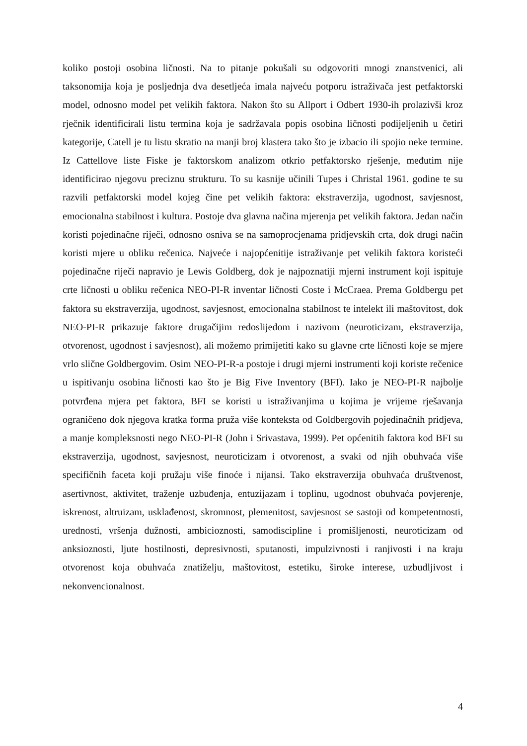koliko postoji osobina ličnosti. Na to pitanje pokušali su odgovoriti mnogi znanstvenici, ali taksonomija koja je posljednja dva desetljeća imala najveću potporu istraživača jest petfaktorski model, odnosno model pet velikih faktora. Nakon što su Allport i Odbert 1930-ih prolazivši kroz rječnik identificirali listu termina koja je sadržavala popis osobina ličnosti podijeljenih u četiri kategorije, Catell je tu listu skratio na manji broj klastera tako što je izbacio ili spojio neke termine. Iz Cattellove liste Fiske je faktorskom analizom otkrio petfaktorsko rješenje, međutim nije identificirao njegovu preciznu strukturu. To su kasnije učinili Tupes i Christal 1961. godine te su razvili petfaktorski model kojeg čine pet velikih faktora: ekstraverzija, ugodnost, savjesnost, emocionalna stabilnost i kultura. Postoje dva glavna načina mjerenja pet velikih faktora. Jedan način koristi pojedinačne riječi, odnosno osniva se na samoprocjenama pridjevskih crta, dok drugi način koristi mjere u obliku rečenica. Najveće i najopćenitije istraživanje pet velikih faktora koristeći pojedinačne riječi napravio je Lewis Goldberg, dok je najpoznatiji mjerni instrument koji ispituje crte ličnosti u obliku rečenica NEO-PI-R inventar ličnosti Coste i McCraea. Prema Goldbergu pet faktora su ekstraverzija, ugodnost, savjesnost, emocionalna stabilnost te intelekt ili maštovitost, dok NEO-PI-R prikazuje faktore drugačijim redoslijedom i nazivom (neuroticizam, ekstraverzija, otvorenost, ugodnost i savjesnost), ali možemo primijetiti kako su glavne crte ličnosti koje se mjere vrlo slične Goldbergovim. Osim NEO-PI-R-a postoje i drugi mjerni instrumenti koji koriste rečenice u ispitivanju osobina ličnosti kao što je Big Five Inventory (BFI). Iako je NEO-PI-R najbolje potvrđena mjera pet faktora, BFI se koristi u istraživanjima u kojima je vrijeme rješavanja ograničeno dok njegova kratka forma pruža više konteksta od Goldbergovih pojedinačnih pridjeva, a manje kompleksnosti nego NEO-PI-R (John i Srivastava, 1999). Pet općenitih faktora kod BFI su ekstraverzija, ugodnost, savjesnost, neuroticizam i otvorenost, a svaki od njih obuhvaća više specifičnih faceta koji pružaju više finoće i nijansi. Tako ekstraverzija obuhvaća društvenost, asertivnost, aktivitet, traženje uzbuđenja, entuzijazam i toplinu, ugodnost obuhvaća povjerenje, iskrenost, altruizam, usklađenost, skromnost, plemenitost, savjesnost se sastoji od kompetentnosti, urednosti, vršenja dužnosti, ambicioznosti, samodiscipline i promišljenosti, neuroticizam od anksioznosti, ljute hostilnosti, depresivnosti, sputanosti, impulzivnosti i ranjivosti i na kraju otvorenost koja obuhvaća znatiželju, maštovitost, estetiku, široke interese, uzbudljivost i nekonvencionalnost.
4